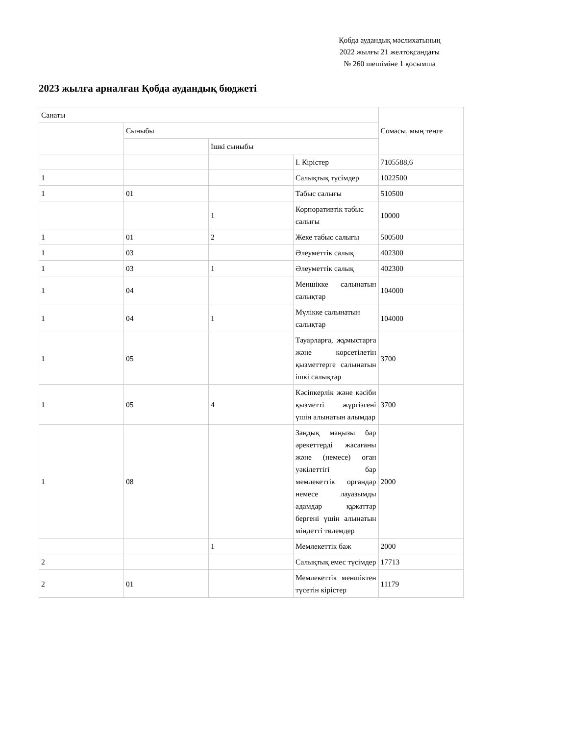Қобда аудандық мәслихатының
2022 жылғы 21 желтоқсандағы
№ 260 шешіміне 1 қосымша
2023 жылға арналған Қобда аудандық бюджеті
| Санаты | | | | Сомасы, мың теңге |
| | Сыныбы | | | |
| | | Ішкі сыныбы | | |
| | | | I. Кірістер | 7105588,6 |
| 1 | | | Салықтық түсімдер | 1022500 |
| 1 | 01 | | Табыс салығы | 510500 |
| | | 1 | Корпоративтік табыс салығы | 10000 |
| 1 | 01 | 2 | Жеке табыс салығы | 500500 |
| 1 | 03 | | Әлеуметтік салық | 402300 |
| 1 | 03 | 1 | Әлеуметтік салық | 402300 |
| 1 | 04 | | Меншікке салынатын салықтар | 104000 |
| 1 | 04 | 1 | Мүлікке салынатын салықтар | 104000 |
| 1 | 05 | | Тауарларға, жұмыстарға және көрсетілетін қызметтерге салынатын ішкі салықтар | 3700 |
| 1 | 05 | 4 | Кәсіпкерлік және кәсіби қызметті жүргізгені үшін алынатын алымдар | 3700 |
| 1 | 08 | | Заңдық маңызы бар әрекеттерді жасағаны және (немесе) оған уәкілеттігі бар мемлекеттік органдар немесе лауазымды адамдар құжаттар бергені үшін алынатын міндетті төлемдер | 2000 |
| | | 1 | Мемлекеттік баж | 2000 |
| 2 | | | Салықтық емес түсімдер | 17713 |
| 2 | 01 | | Мемлекеттік меншіктен түсетін кірістер | 11179 |